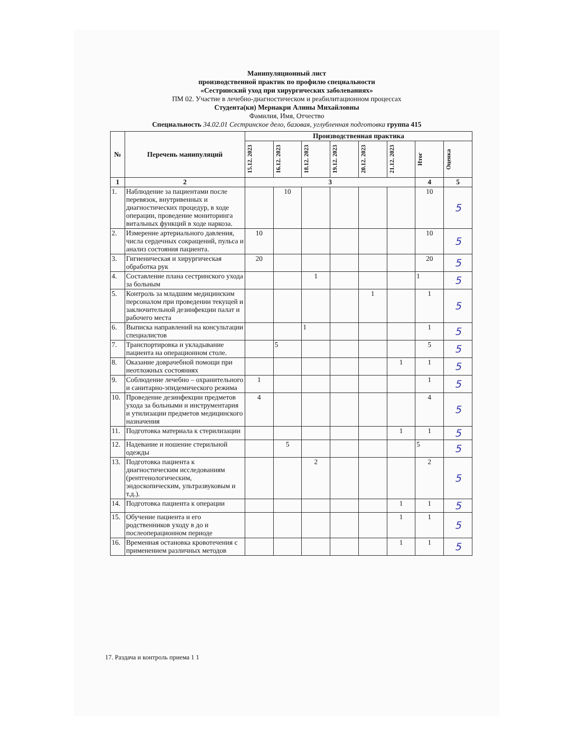Манипуляционный лист
производственной практик по профилю специальности
«Сестринский уход при хирургических заболеваниях»
ПМ 02. Участие в лечебно-диагностическом и реабилитационном процессах
Студента(ки) Мернакри Алины Михайловны
Фамилия, Имя, Отчество
Специальность 34.02.01 Сестринское дело, базовая, углубленная подготовка группа 415
| № | Перечень манипуляций | Производственная практика | | | | | | | |
| --- | --- | --- | --- | --- | --- | --- | --- | --- | --- |
| | | 15.12. 2023 | 16.12. 2023 | 18.12. 2023 | 19.12. 2023 | 20.12. 2023 | 21.12. 2023 | Итог | Оценка |
| 1 | 2 | 3 | | | | | | 4 | 5 |
| 1. | Наблюдение за пациентами после перевязок, внутривенных и диагностических процедур, в ходе операции, проведение мониторинга витальных функций в ходе наркоза. | | 10 | | | | | 10 | 5 |
| 2. | Измерение артериального давления, числа сердечных сокращений, пульса и анализ состояния пациента. | 10 | | | | | | 10 | 5 |
| 3. | Гигиеническая и хирургическая обработка рук | 20 | | | | | | 20 | 5 |
| 4. | Составление плана сестринского ухода за больным | | | 1 | | | | 1 | 5 |
| 5. | Контроль за младшим медицинским персоналом при проведении текущей и заключительной дезинфекции палат и рабочего места | | | | | 1 | | 1 | 5 |
| 6. | Выписка направлений на консультации специалистов | | | 1 | | | | 1 | 5 |
| 7. | Транспортировка и укладывание пациента на операционном столе. | | 5 | | | | | 5 | 5 |
| 8. | Оказание доврачебной помощи при неотложных состояниях | | | | | | 1 | 1 | 5 |
| 9. | Соблюдение лечебно – охранительного и санитарно-эпидемического режима | 1 | | | | | | 1 | 5 |
| 10. | Проведение дезинфекции предметов ухода за больными и инструментария и утилизации предметов медицинского назначения | 4 | | | | | | 4 | 5 |
| 11. | Подготовка материала к стерилизации | | | | | | 1 | 1 | 5 |
| 12. | Надевание и ношение стерильной одежды | | 5 | | | | | 5 | 5 |
| 13. | Подготовка пациента к диагностическим исследованиям (рентгенологическим, эндоскопическим, ультразвуковым и т.д.). | | | 2 | | | | 2 | 5 |
| 14. | Подготовка пациента к операции | | | | | | 1 | 1 | 5 |
| 15. | Обучение пациента и его родственников уходу в до и послеоперационном периоде | | | | | | 1 | 1 | 5 |
| 16. | Временная остановка кровотечения с применением различных методов | | | | | | 1 | 1 | 5 |
17. Раздача и контроль приема 1 1